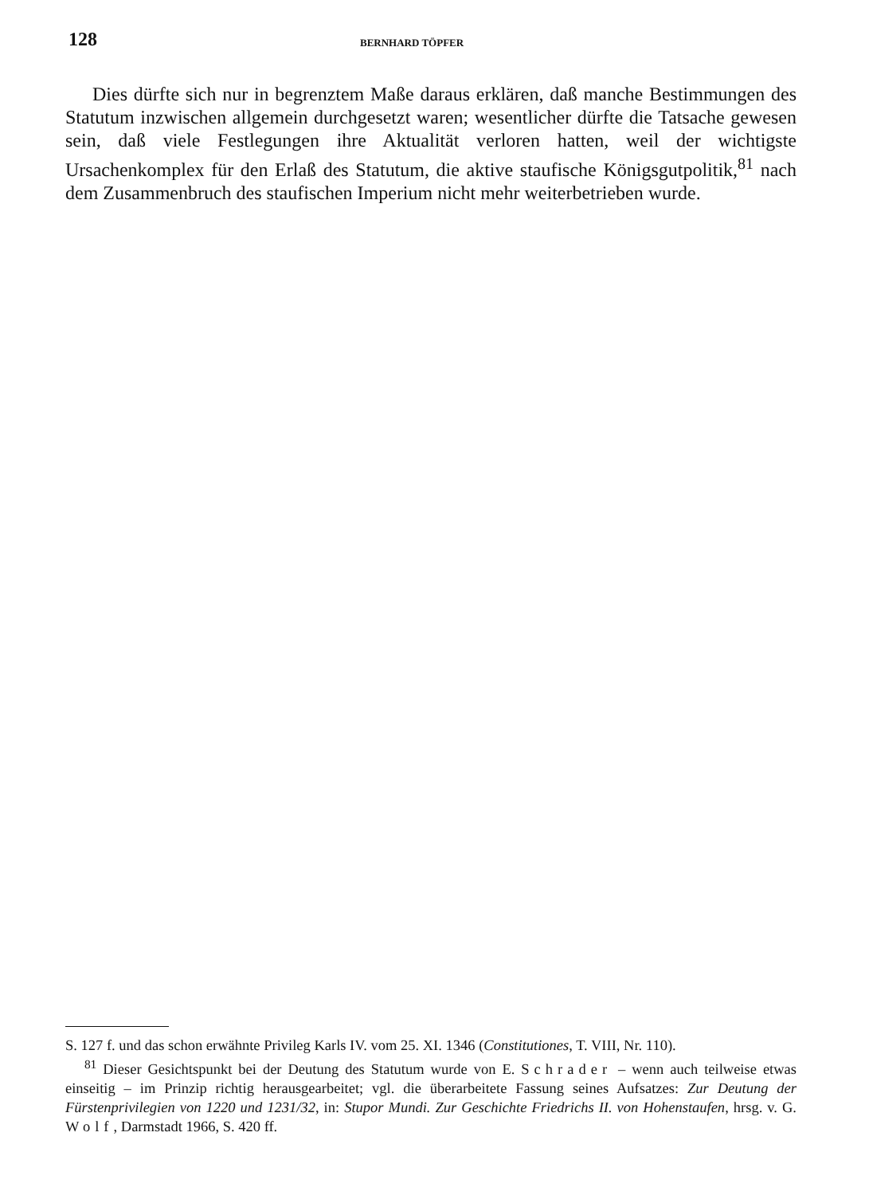128 BERNHARD TÖPFER
Dies dürfte sich nur in begrenztem Maße daraus erklären, daß manche Bestimmungen des Statutum inzwischen allgemein durchgesetzt waren; wesentlicher dürfte die Tatsache gewesen sein, daß viele Festlegungen ihre Aktualität verloren hatten, weil der wichtigste Ursachenkomplex für den Erlaß des Statutum, die aktive staufische Königsgutpolitik,<sup>81</sup> nach dem Zusammenbruch des staufischen Imperium nicht mehr weiterbetrieben wurde.
S. 127 f. und das schon erwähnte Privileg Karls IV. vom 25. XI. 1346 (Constitutiones, T. VIII, Nr. 110).
<sup>81</sup> Dieser Gesichtspunkt bei der Deutung des Statutum wurde von E. Schrader – wenn auch teilweise etwas einseitig – im Prinzip richtig herausgearbeitet; vgl. die überarbeitete Fassung seines Aufsatzes: Zur Deutung der Fürstenprivilegien von 1220 und 1231/32, in: Stupor Mundi. Zur Geschichte Friedrichs II. von Hohenstaufen, hrsg. v. G. Wolf, Darmstadt 1966, S. 420 ff.